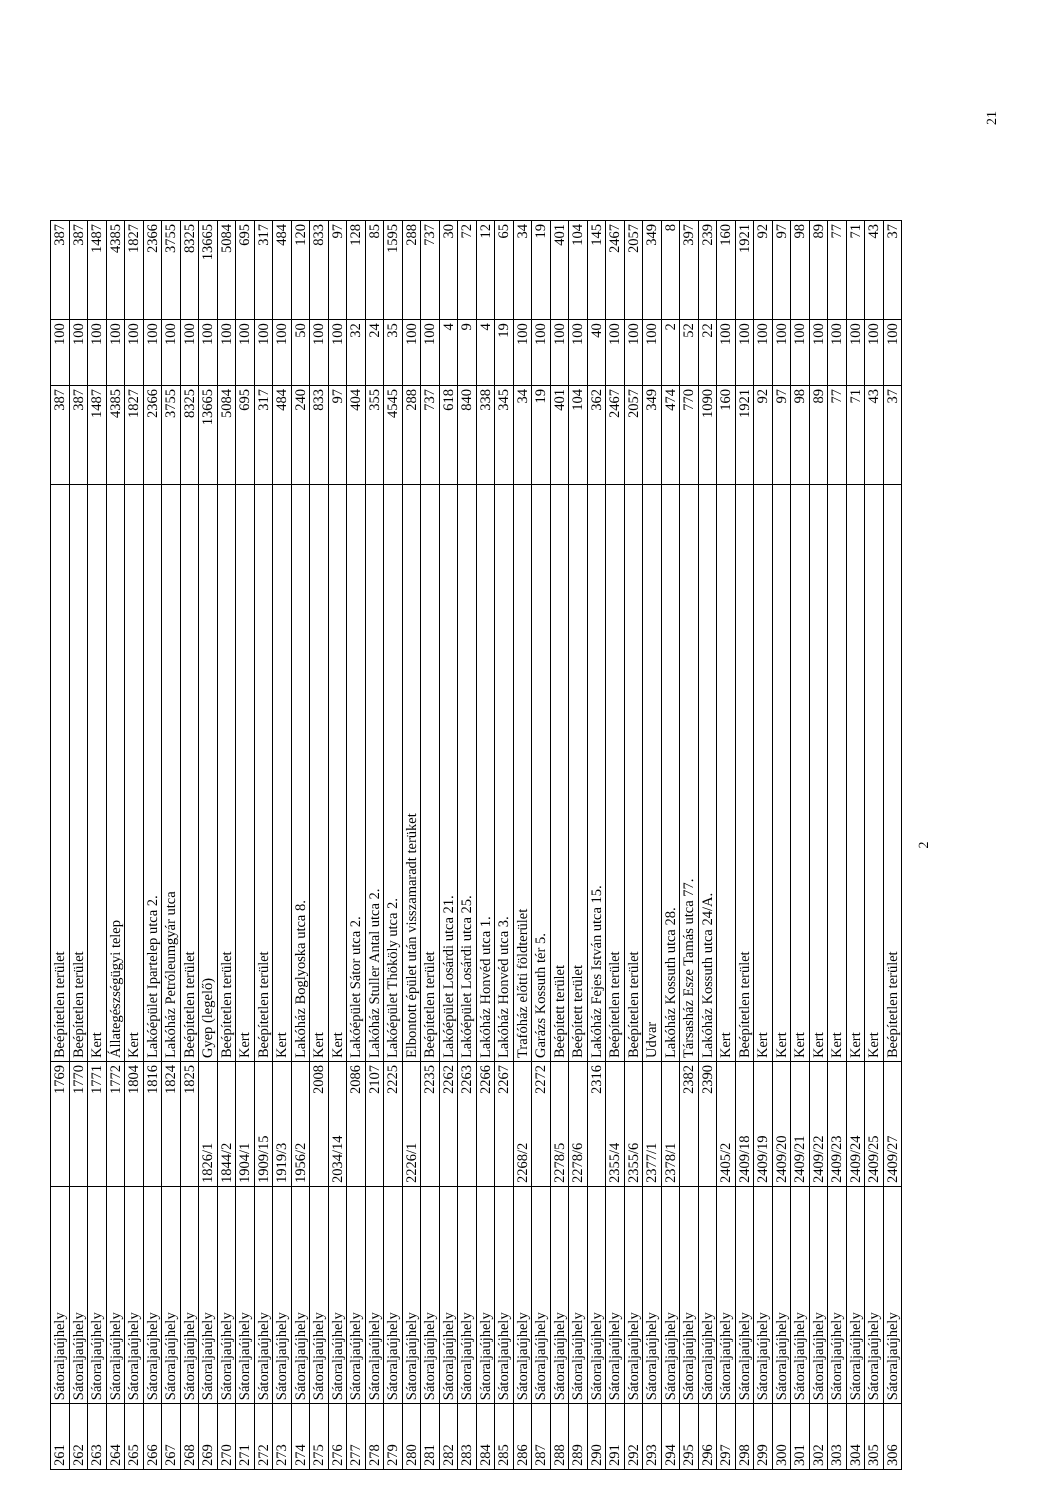| 261 | Sátoraljaújhely | 1769 | Beépítetlen terület | 387 | 100 | 387 |
| 262 | Sátoraljaújhely | 1770 | Beépítetlen terület | 387 | 100 | 387 |
| 263 | Sátoraljaújhely | 1771 | Kert | 1487 | 100 | 1487 |
| 264 | Sátoraljaújhely | 1772 | Állategészségügyi telep | 4385 | 100 | 4385 |
| 265 | Sátoraljaújhely | 1804 | Kert | 1827 | 100 | 1827 |
| 266 | Sátoraljaújhely | 1816 | Lakóépület Ipartelep utca 2. | 2366 | 100 | 2366 |
| 267 | Sátoraljaújhely | 1824 | Lakóház Petróleumgyár utca | 3755 | 100 | 3755 |
| 268 | Sátoraljaújhely | 1825 | Beépítetlen terület | 8325 | 100 | 8325 |
| 269 | Sátoraljaújhely | 1826/1 | Gyep (legelő) | 13665 | 100 | 13665 |
| 270 | Sátoraljaújhely | 1844/2 | Beépítetlen terület | 5084 | 100 | 5084 |
| 271 | Sátoraljaújhely | 1904/1 | Kert | 695 | 100 | 695 |
| 272 | Sátoraljaújhely | 1909/15 | Beépítetlen terület | 317 | 100 | 317 |
| 273 | Sátoraljaújhely | 1919/3 | Kert | 484 | 100 | 484 |
| 274 | Sátoraljaújhely | 1956/2 | Lakóház Boglyoska utca 8. | 240 | 50 | 120 |
| 275 | Sátoraljaújhely | 2008 | Kert | 833 | 100 | 833 |
| 276 | Sátoraljaújhely | 2034/14 | Kert | 97 | 100 | 97 |
| 277 | Sátoraljaújhely | 2086 | Lakóépület Sátor utca 2. | 404 | 32 | 128 |
| 278 | Sátoraljaújhely | 2107 | Lakóház Stuller Antal utca 2. | 355 | 24 | 85 |
| 279 | Sátoraljaújhely | 2225 | Lakóépület Thököly utca 2. | 4545 | 35 | 1595 |
| 280 | Sátoraljaújhely | 2226/1 | Elbontott épület után visszamaradt terüket | 288 | 100 | 288 |
| 281 | Sátoraljaújhely | 2235 | Beépítetlen terület | 737 | 100 | 737 |
| 282 | Sátoraljaújhely | 2262 | Lakóépület Losárdi utca 21. | 618 | 4 | 30 |
| 283 | Sátoraljaújhely | 2263 | Lakóépület Losárdi utca 25. | 840 | 9 | 72 |
| 284 | Sátoraljaújhely | 2266 | Lakóház Honvéd utca 1. | 338 | 4 | 12 |
| 285 | Sátoraljaújhely | 2267 | Lakóház Honvéd utca 3. | 345 | 19 | 65 |
| 286 | Sátoraljaújhely | 2268/2 | Trafóház előtti földterület | 34 | 100 | 34 |
| 287 | Sátoraljaújhely | 2272 | Garázs Kossuth tér 5. | 19 | 100 | 19 |
| 288 | Sátoraljaújhely | 2278/5 | Beépített terület | 401 | 100 | 401 |
| 289 | Sátoraljaújhely | 2278/6 | Beépített terület | 104 | 100 | 104 |
| 290 | Sátoraljaújhely | 2316 | Lakóház Fejes István utca 15. | 362 | 40 | 145 |
| 291 | Sátoraljaújhely | 2355/4 | Beépítetlen terület | 2467 | 100 | 2467 |
| 292 | Sátoraljaújhely | 2355/6 | Beépítetlen terület | 2057 | 100 | 2057 |
| 293 | Sátoraljaújhely | 2377/1 | Udvar | 349 | 100 | 349 |
| 294 | Sátoraljaújhely | 2378/1 | Lakóház Kossuth utca 28. | 474 | 2 | 8 |
| 295 | Sátoraljaújhely | 2382 | Társasház Esze Tamás utca 77. | 770 | 52 | 397 |
| 296 | Sátoraljaújhely | 2390 | Lakóház Kossuth utca 24/A. | 1090 | 22 | 239 |
| 297 | Sátoraljaújhely | 2405/2 | Kert | 160 | 100 | 160 |
| 298 | Sátoraljaújhely | 2409/18 | Beépítetlen terület | 1921 | 100 | 1921 |
| 299 | Sátoraljaújhely | 2409/19 | Kert | 92 | 100 | 92 |
| 300 | Sátoraljaújhely | 2409/20 | Kert | 97 | 100 | 97 |
| 301 | Sátoraljaújhely | 2409/21 | Kert | 98 | 100 | 98 |
| 302 | Sátoraljaújhely | 2409/22 | Kert | 89 | 100 | 89 |
| 303 | Sátoraljaújhely | 2409/23 | Kert | 77 | 100 | 77 |
| 304 | Sátoraljaújhely | 2409/24 | Kert | 71 | 100 | 71 |
| 305 | Sátoraljaújhely | 2409/25 | Kert | 43 | 100 | 43 |
| 306 | Sátoraljaújhely | 2409/27 | Beépítetlen terület | 37 | 100 | 37 |
2
21